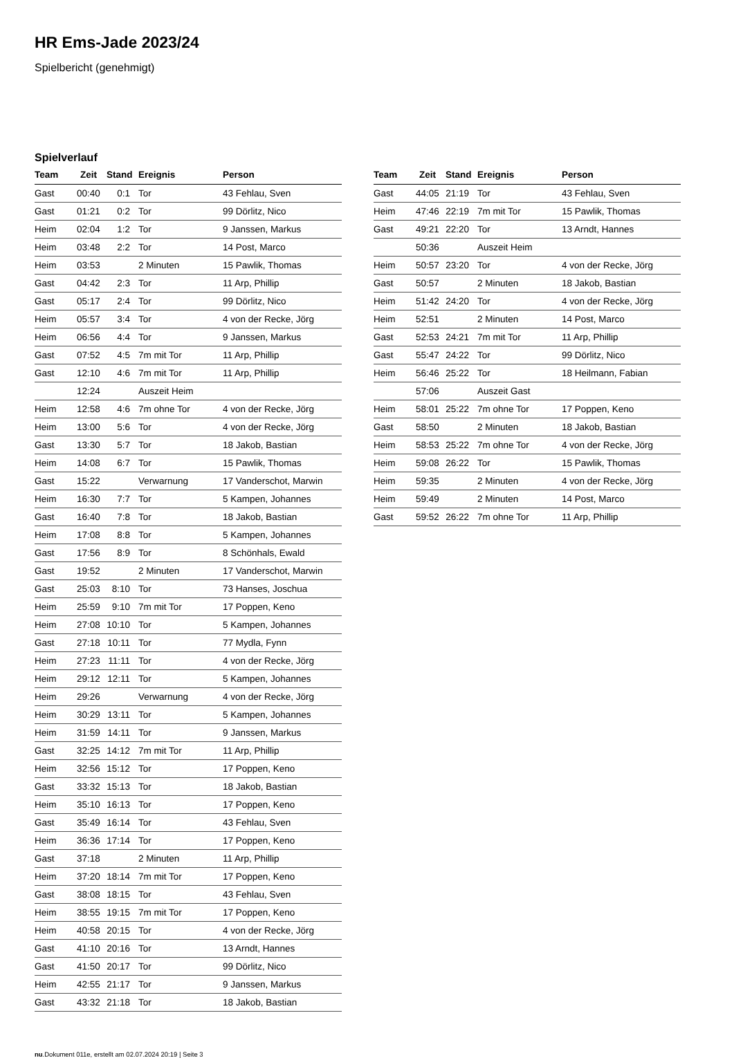HR Ems-Jade 2023/24
Spielbericht (genehmigt)
Spielverlauf
| Team | Zeit | Stand | Ereignis | Person |
| --- | --- | --- | --- | --- |
| Gast | 00:40 | 0:1 | Tor | 43 Fehlau, Sven |
| Gast | 01:21 | 0:2 | Tor | 99 Dörlitz, Nico |
| Heim | 02:04 | 1:2 | Tor | 9 Janssen, Markus |
| Heim | 03:48 | 2:2 | Tor | 14 Post, Marco |
| Heim | 03:53 | | 2 Minuten | 15 Pawlik, Thomas |
| Gast | 04:42 | 2:3 | Tor | 11 Arp, Phillip |
| Gast | 05:17 | 2:4 | Tor | 99 Dörlitz, Nico |
| Heim | 05:57 | 3:4 | Tor | 4 von der Recke, Jörg |
| Heim | 06:56 | 4:4 | Tor | 9 Janssen, Markus |
| Gast | 07:52 | 4:5 | 7m mit Tor | 11 Arp, Phillip |
| Gast | 12:10 | 4:6 | 7m mit Tor | 11 Arp, Phillip |
| | 12:24 | | Auszeit Heim | |
| Heim | 12:58 | 4:6 | 7m ohne Tor | 4 von der Recke, Jörg |
| Heim | 13:00 | 5:6 | Tor | 4 von der Recke, Jörg |
| Gast | 13:30 | 5:7 | Tor | 18 Jakob, Bastian |
| Heim | 14:08 | 6:7 | Tor | 15 Pawlik, Thomas |
| Gast | 15:22 | | Verwarnung | 17 Vanderschot, Marwin |
| Heim | 16:30 | 7:7 | Tor | 5 Kampen, Johannes |
| Gast | 16:40 | 7:8 | Tor | 18 Jakob, Bastian |
| Heim | 17:08 | 8:8 | Tor | 5 Kampen, Johannes |
| Gast | 17:56 | 8:9 | Tor | 8 Schönhals, Ewald |
| Gast | 19:52 | | 2 Minuten | 17 Vanderschot, Marwin |
| Gast | 25:03 | 8:10 | Tor | 73 Hanses, Joschua |
| Heim | 25:59 | 9:10 | 7m mit Tor | 17 Poppen, Keno |
| Heim | 27:08 | 10:10 | Tor | 5 Kampen, Johannes |
| Gast | 27:18 | 10:11 | Tor | 77 Mydla, Fynn |
| Heim | 27:23 | 11:11 | Tor | 4 von der Recke, Jörg |
| Heim | 29:12 | 12:11 | Tor | 5 Kampen, Johannes |
| Heim | 29:26 | | Verwarnung | 4 von der Recke, Jörg |
| Heim | 30:29 | 13:11 | Tor | 5 Kampen, Johannes |
| Heim | 31:59 | 14:11 | Tor | 9 Janssen, Markus |
| Gast | 32:25 | 14:12 | 7m mit Tor | 11 Arp, Phillip |
| Heim | 32:56 | 15:12 | Tor | 17 Poppen, Keno |
| Gast | 33:32 | 15:13 | Tor | 18 Jakob, Bastian |
| Heim | 35:10 | 16:13 | Tor | 17 Poppen, Keno |
| Gast | 35:49 | 16:14 | Tor | 43 Fehlau, Sven |
| Heim | 36:36 | 17:14 | Tor | 17 Poppen, Keno |
| Gast | 37:18 | | 2 Minuten | 11 Arp, Phillip |
| Heim | 37:20 | 18:14 | 7m mit Tor | 17 Poppen, Keno |
| Gast | 38:08 | 18:15 | Tor | 43 Fehlau, Sven |
| Heim | 38:55 | 19:15 | 7m mit Tor | 17 Poppen, Keno |
| Heim | 40:58 | 20:15 | Tor | 4 von der Recke, Jörg |
| Gast | 41:10 | 20:16 | Tor | 13 Arndt, Hannes |
| Gast | 41:50 | 20:17 | Tor | 99 Dörlitz, Nico |
| Heim | 42:55 | 21:17 | Tor | 9 Janssen, Markus |
| Gast | 43:32 | 21:18 | Tor | 18 Jakob, Bastian |
| Team | Zeit | Stand | Ereignis | Person |
| --- | --- | --- | --- | --- |
| Gast | 44:05 | 21:19 | Tor | 43 Fehlau, Sven |
| Heim | 47:46 | 22:19 | 7m mit Tor | 15 Pawlik, Thomas |
| Gast | 49:21 | 22:20 | Tor | 13 Arndt, Hannes |
| | 50:36 | | Auszeit Heim | |
| Heim | 50:57 | 23:20 | Tor | 4 von der Recke, Jörg |
| Gast | 50:57 | | 2 Minuten | 18 Jakob, Bastian |
| Heim | 51:42 | 24:20 | Tor | 4 von der Recke, Jörg |
| Heim | 52:51 | | 2 Minuten | 14 Post, Marco |
| Gast | 52:53 | 24:21 | 7m mit Tor | 11 Arp, Phillip |
| Gast | 55:47 | 24:22 | Tor | 99 Dörlitz, Nico |
| Heim | 56:46 | 25:22 | Tor | 18 Heilmann, Fabian |
| | 57:06 | | Auszeit Gast | |
| Heim | 58:01 | 25:22 | 7m ohne Tor | 17 Poppen, Keno |
| Gast | 58:50 | | 2 Minuten | 18 Jakob, Bastian |
| Heim | 58:53 | 25:22 | 7m ohne Tor | 4 von der Recke, Jörg |
| Heim | 59:08 | 26:22 | Tor | 15 Pawlik, Thomas |
| Heim | 59:35 | | 2 Minuten | 4 von der Recke, Jörg |
| Heim | 59:49 | | 2 Minuten | 14 Post, Marco |
| Gast | 59:52 | 26:22 | 7m ohne Tor | 11 Arp, Phillip |
nu.Dokument 011e, erstellt am 02.07.2024 20:19 | Seite 3